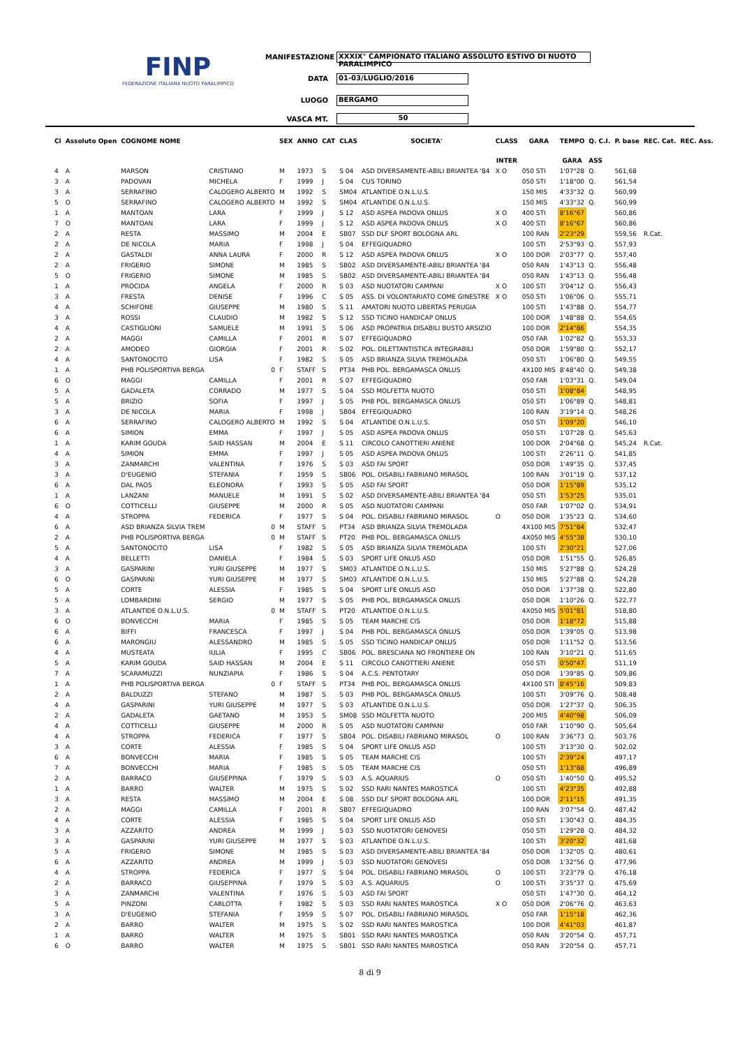FINP
FEDERAZIONE ITALIANA NUOTO PARALIMPICO
MANIFESTAZIONE XXXIX° CAMPIONATO ITALIANO ASSOLUTO ESTIVO DI NUOTO PARALIMPICO
DATA 01-03/LUGLIO/2016
LUOGO BERGAMO
VASCA MT. 50
| Cl | Assoluto Open | COGNOME NOME | | SEX | ANNO | CAT | CLAS | SOCIETA' | CLASS | GARA | TEMPO | Q. C.I. | P. base | REC. Cat. | REC. Ass. |
| --- | --- | --- | --- | --- | --- | --- | --- | --- | --- | --- | --- | --- | --- | --- | --- |
| | | | | | | | | | INTER | | GARA | ASS | | | |
| 4 | A | MARSON | CRISTIANO | M | 1973 | S | S 04 | ASD DIVERSAMENTE-ABILI BRIANTEA '84 | X O | 050 STI | 1'07"28 | Q. | 561,68 | | |
| 3 | A | PADOVAN | MICHELA | F | 1999 | J | S 04 | CUS TORINO | | 050 STI | 1'18"00 | Q. | 561,54 | | |
| 3 | A | SERRAFINO | CALOGERO ALBERTO | M | 1992 | S | SM04 | ATLANTIDE O.N.L.U.S. | | 150 MIS | 4'33"32 | Q. | 560,99 | | |
| 5 | O | SERRAFINO | CALOGERO ALBERTO | M | 1992 | S | SM04 | ATLANTIDE O.N.L.U.S. | | 150 MIS | 4'33"32 | Q. | 560,99 | | |
| 1 | A | MANTOAN | LARA | F | 1999 | J | S 12 | ASD ASPEA PADOVA ONLUS | X O | 400 STI | 8'16"67 | | 560,86 | | |
| 7 | O | MANTOAN | LARA | F | 1999 | J | S 12 | ASD ASPEA PADOVA ONLUS | X O | 400 STI | 8'16"67 | | 560,86 | | |
| 2 | A | RESTA | MASSIMO | M | 2004 | E | SB07 | SSD DLF SPORT BOLOGNA ARL | | 100 RAN | 2'23"29 | | 559,56 | R.Cat. | |
| 2 | A | DE NICOLA | MARIA | F | 1998 | J | S 04 | EFFEGIQUADRO | | 100 STI | 2'53"93 | Q. | 557,93 | | |
| 2 | A | GASTALDI | ANNA LAURA | F | 2000 | R | S 12 | ASD ASPEA PADOVA ONLUS | X O | 100 DOR | 2'03"77 | Q. | 557,40 | | |
| 2 | A | FRIGERIO | SIMONE | M | 1985 | S | SB02 | ASD DIVERSAMENTE-ABILI BRIANTEA '84 | | 050 RAN | 1'43"13 | Q. | 556,48 | | |
| 5 | O | FRIGERIO | SIMONE | M | 1985 | S | SB02 | ASD DIVERSAMENTE-ABILI BRIANTEA '84 | | 050 RAN | 1'43"13 | Q. | 556,48 | | |
| 1 | A | PROCIDA | ANGELA | F | 2000 | R | S 03 | ASD NUOTATORI CAMPANI | X O | 100 STI | 3'04"12 | Q. | 556,43 | | |
| 3 | A | FRESTA | DENISE | F | 1996 | C | S 05 | ASS. DI VOLONTARIATO COME GINESTRE | X O | 050 STI | 1'06"06 | Q. | 555,71 | | |
| 4 | A | SCHIFONE | GIUSEPPE | M | 1980 | S | S 11 | AMATORI NUOTO LIBERTAS PERUGIA | | 100 STI | 1'43"88 | Q. | 554,77 | | |
| 3 | A | ROSSI | CLAUDIO | M | 1982 | S | S 12 | SSD TICINO HANDICAP ONLUS | | 100 DOR | 1'48"88 | Q. | 554,65 | | |
| 4 | A | CASTIGLIONI | SAMUELE | M | 1991 | S | S 06 | ASD PROPATRIA DISABILI BUSTO ARSIZIO | | 100 DOR | 2'14"86 | | 554,35 | | |
| 2 | A | MAGGI | CAMILLA | F | 2001 | R | S 07 | EFFEGIQUADRO | | 050 FAR | 1'02"82 | Q. | 553,33 | | |
| 2 | A | AMODEO | GIORGIA | F | 2001 | R | S 02 | POL. DILETTANTISTICA INTEGRABILI | | 050 DOR | 1'59"80 | Q. | 552,17 | | |
| 4 | A | SANTONOCITO | LISA | F | 1982 | S | S 05 | ASD BRIANZA SILVIA TREMOLADA | | 050 STI | 1'06"80 | Q. | 549,55 | | |
| 1 | A | PHB POLISPORTIVA BERGA | 0 | F | STAFF | S | PT34 | PHB POL. BERGAMASCA ONLUS | | 4X100 MIS | 8'48"40 | Q. | 549,38 | | |
| 6 | O | MAGGI | CAMILLA | F | 2001 | R | S 07 | EFFEGIQUADRO | | 050 FAR | 1'03"31 | Q. | 549,04 | | |
| 5 | A | GADALETA | CORRADO | M | 1977 | S | S 04 | SSD MOLFETTA NUOTO | | 050 STI | 1'08"84 | | 548,95 | | |
| 5 | A | BRIZIO | SOFIA | F | 1997 | J | S 05 | PHB POL. BERGAMASCA ONLUS | | 050 STI | 1'06"89 | Q. | 548,81 | | |
| 3 | A | DE NICOLA | MARIA | F | 1998 | J | SB04 | EFFEGIQUADRO | | 100 RAN | 3'19"14 | Q. | 548,26 | | |
| 6 | A | SERRAFINO | CALOGERO ALBERTO | M | 1992 | S | S 04 | ATLANTIDE O.N.L.U.S. | | 050 STI | 1'09"20 | | 546,10 | | |
| 6 | A | SIMION | EMMA | F | 1997 | J | S 05 | ASD ASPEA PADOVA ONLUS | | 050 STI | 1'07"28 | Q. | 545,63 | | |
| 1 | A | KARIM GOUDA | SAID HASSAN | M | 2004 | E | S 11 | CIRCOLO CANOTTIERI ANIENE | | 100 DOR | 2'04"68 | Q. | 545,24 | R.Cat. | |
| 4 | A | SIMION | EMMA | F | 1997 | J | S 05 | ASD ASPEA PADOVA ONLUS | | 100 STI | 2'26"11 | Q. | 541,85 | | |
| 3 | A | ZANMARCHI | VALENTINA | F | 1976 | S | S 03 | ASD FAI SPORT | | 050 DOR | 1'49"35 | Q. | 537,45 | | |
| 3 | A | D'EUGENIO | STEFANIA | F | 1959 | S | SB06 | POL. DISABILI FABRIANO MIRASOL | | 100 RAN | 3'01"19 | Q. | 537,12 | | |
| 6 | A | DAL PAOS | ELEONORA | F | 1993 | S | S 05 | ASD FAI SPORT | | 050 DOR | 1'15"89 | | 535,12 | | |
| 1 | A | LANZANI | MANUELE | M | 1991 | S | S 02 | ASD DIVERSAMENTE-ABILI BRIANTEA '84 | | 050 STI | 1'53"25 | | 535,01 | | |
| 6 | O | COTTICELLI | GIUSEPPE | M | 2000 | R | S 05 | ASD NUOTATORI CAMPANI | | 050 FAR | 1'07"02 | Q. | 534,91 | | |
| 4 | A | STROPPA | FEDERICA | F | 1977 | S | S 04 | POL. DISABILI FABRIANO MIRASOL | O | 050 DOR | 1'35"23 | Q. | 534,60 | | |
| 6 | A | ASD BRIANZA SILVIA TREM | 0 | M | STAFF | S | PT34 | ASD BRIANZA SILVIA TREMOLADA | | 4X100 MIS | 7'51"84 | | 532,47 | | |
| 2 | A | PHB POLISPORTIVA BERGA | 0 | M | STAFF | S | PT20 | PHB POL. BERGAMASCA ONLUS | | 4X050 MIS | 4'55"38 | | 530,10 | | |
| 5 | A | SANTONOCITO | LISA | F | 1982 | S | S 05 | ASD BRIANZA SILVIA TREMOLADA | | 100 STI | 2'30"21 | | 527,06 | | |
| 4 | A | BELLETTI | DANIELA | F | 1984 | S | S 03 | SPORT LIFE ONLUS ASD | | 050 DOR | 1'51"55 | Q. | 526,85 | | |
| 3 | A | GASPARINI | YURI GIUSEPPE | M | 1977 | S | SM03 | ATLANTIDE O.N.L.U.S. | | 150 MIS | 5'27"88 | Q. | 524,28 | | |
| 6 | O | GASPARINI | YURI GIUSEPPE | M | 1977 | S | SM03 | ATLANTIDE O.N.L.U.S. | | 150 MIS | 5'27"88 | Q. | 524,28 | | |
| 5 | A | CORTE | ALESSIA | F | 1985 | S | S 04 | SPORT LIFE ONLUS ASD | | 050 DOR | 1'37"38 | Q. | 522,80 | | |
| 5 | A | LOMBARDINI | SERGIO | M | 1977 | S | S 05 | PHB POL. BERGAMASCA ONLUS | | 050 DOR | 1'10"26 | Q. | 522,77 | | |
| 3 | A | ATLANTIDE O.N.L.U.S. | 0 | M | STAFF | S | PT20 | ATLANTIDE O.N.L.U.S. | | 4X050 MIS | 5'01"81 | | 518,80 | | |
| 6 | O | BONVECCHI | MARIA | F | 1985 | S | S 05 | TEAM MARCHE CIS | | 050 DOR | 1'18"72 | | 515,88 | | |
| 6 | A | BIFFI | FRANCESCA | F | 1997 | J | S 04 | PHB POL. BERGAMASCA ONLUS | | 050 DOR | 1'39"05 | Q. | 513,98 | | |
| 6 | A | MARONGIU | ALESSANDRO | M | 1985 | S | S 05 | SSD TICINO HANDICAP ONLUS | | 050 DOR | 1'11"52 | Q. | 513,56 | | |
| 4 | A | MUSTEATA | IULIA | F | 1995 | C | SB06 | POL. BRESCIANA NO FRONTIERE ON | | 100 RAN | 3'10"21 | Q. | 511,65 | | |
| 5 | A | KARIM GOUDA | SAID HASSAN | M | 2004 | E | S 11 | CIRCOLO CANOTTIERI ANIENE | | 050 STI | 0'50"47 | | 511,19 | | |
| 7 | A | SCARAMUZZI | NUNZIAPIA | F | 1986 | S | S 04 | A.C.S. PENTOTARY | | 050 DOR | 1'39"85 | Q. | 509,86 | | |
| 1 | A | PHB POLISPORTIVA BERGA | 0 | F | STAFF | S | PT34 | PHB POL. BERGAMASCA ONLUS | | 4X100 STI | 8'45"16 | | 509,83 | | |
| 2 | A | BALDUZZI | STEFANO | M | 1987 | S | S 03 | PHB POL. BERGAMASCA ONLUS | | 100 STI | 3'09"76 | Q. | 508,48 | | |
| 4 | A | GASPARINI | YURI GIUSEPPE | M | 1977 | S | S 03 | ATLANTIDE O.N.L.U.S. | | 050 DOR | 1'27"37 | Q. | 506,35 | | |
| 2 | A | GADALETA | GAETANO | M | 1953 | S | SM08 | SSD MOLFETTA NUOTO | | 200 MIS | 4'40"98 | | 506,09 | | |
| 4 | A | COTTICELLI | GIUSEPPE | M | 2000 | R | S 05 | ASD NUOTATORI CAMPANI | | 050 FAR | 1'10"90 | Q. | 505,64 | | |
| 4 | A | STROPPA | FEDERICA | F | 1977 | S | SB04 | POL. DISABILI FABRIANO MIRASOL | O | 100 RAN | 3'36"73 | Q. | 503,76 | | |
| 3 | A | CORTE | ALESSIA | F | 1985 | S | S 04 | SPORT LIFE ONLUS ASD | | 100 STI | 3'13"30 | Q. | 502,02 | | |
| 6 | A | BONVECCHI | MARIA | F | 1985 | S | S 05 | TEAM MARCHE CIS | | 100 STI | 2'39"24 | | 497,17 | | |
| 7 | A | BONVECCHI | MARIA | F | 1985 | S | S 05 | TEAM MARCHE CIS | | 050 STI | 1'13"88 | | 496,89 | | |
| 2 | A | BARRACO | GIUSEPPINA | F | 1979 | S | S 03 | A.S. AQUARIUS | O | 050 STI | 1'40"50 | Q. | 495,52 | | |
| 1 | A | BARRO | WALTER | M | 1975 | S | S 02 | SSD RARI NANTES MAROSTICA | | 100 STI | 4'23"35 | | 492,88 | | |
| 3 | A | RESTA | MASSIMO | M | 2004 | E | S 08 | SSD DLF SPORT BOLOGNA ARL | | 100 DOR | 2'11"15 | | 491,35 | | |
| 2 | A | MAGGI | CAMILLA | F | 2001 | R | SB07 | EFFEGIQUADRO | | 100 RAN | 3'07"54 | Q. | 487,42 | | |
| 4 | A | CORTE | ALESSIA | F | 1985 | S | S 04 | SPORT LIFE ONLUS ASD | | 050 STI | 1'30"43 | Q. | 484,35 | | |
| 3 | A | AZZARITO | ANDREA | M | 1999 | J | S 03 | SSD NUOTATORI GENOVESI | | 050 STI | 1'29"28 | Q. | 484,32 | | |
| 3 | A | GASPARINI | YURI GIUSEPPE | M | 1977 | S | S 03 | ATLANTIDE O.N.L.U.S. | | 100 STI | 3'20"32 | | 481,68 | | |
| 5 | A | FRIGERIO | SIMONE | M | 1985 | S | S 03 | ASD DIVERSAMENTE-ABILI BRIANTEA '84 | | 050 DOR | 1'32"05 | Q. | 480,61 | | |
| 6 | A | AZZARITO | ANDREA | M | 1999 | J | S 03 | SSD NUOTATORI GENOVESI | | 050 DOR | 1'32"56 | Q. | 477,96 | | |
| 4 | A | STROPPA | FEDERICA | F | 1977 | S | S 04 | POL. DISABILI FABRIANO MIRASOL | O | 100 STI | 3'23"79 | Q. | 476,18 | | |
| 2 | A | BARRACO | GIUSEPPINA | F | 1979 | S | S 03 | A.S. AQUARIUS | O | 100 STI | 3'35"37 | Q. | 475,69 | | |
| 3 | A | ZANMARCHI | VALENTINA | F | 1976 | S | S 03 | ASD FAI SPORT | | 050 STI | 1'47"30 | Q. | 464,12 | | |
| 5 | A | PINZONI | CARLOTTA | F | 1982 | S | S 03 | SSD RARI NANTES MAROSTICA | X O | 050 DOR | 2'06"76 | Q. | 463,63 | | |
| 3 | A | D'EUGENIO | STEFANIA | F | 1959 | S | S 07 | POL. DISABILI FABRIANO MIRASOL | | 050 FAR | 1'15"18 | | 462,36 | | |
| 2 | A | BARRO | WALTER | M | 1975 | S | S 02 | SSD RARI NANTES MAROSTICA | | 100 DOR | 4'41"03 | | 461,87 | | |
| 1 | A | BARRO | WALTER | M | 1975 | S | SB01 | SSD RARI NANTES MAROSTICA | | 050 RAN | 3'20"54 | Q. | 457,71 | | |
| 6 | O | BARRO | WALTER | M | 1975 | S | SB01 | SSD RARI NANTES MAROSTICA | | 050 RAN | 3'20"54 | Q. | 457,71 | | |
8 di 9